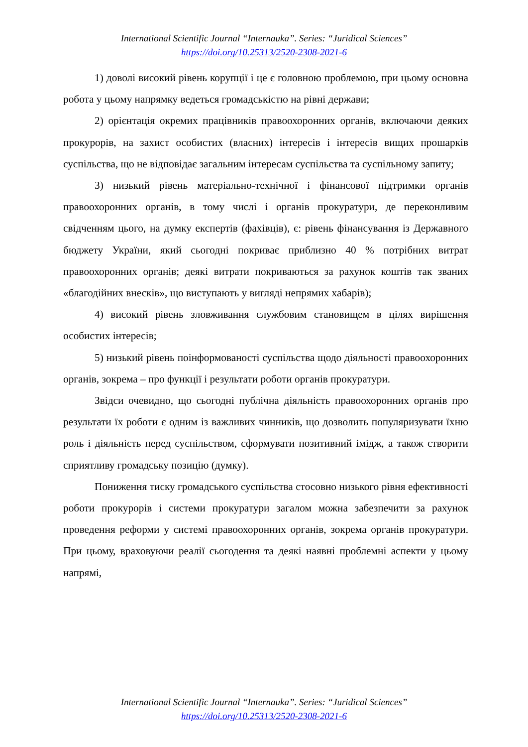International Scientific Journal “Internauka”. Series: “Juridical Sciences”
https://doi.org/10.25313/2520-2308-2021-6
1) доволі високий рівень корупції і це є головною проблемою, при цьому основна робота у цьому напрямку ведеться громадськістю на рівні держави;
2) орієнтація окремих працівників правоохоронних органів, включаючи деяких прокурорів, на захист особистих (власних) інтересів і інтересів вищих прошарків суспільства, що не відповідає загальним інтересам суспільства та суспільному запиту;
3) низький рівень матеріально-технічної і фінансової підтримки органів правоохоронних органів, в тому числі і органів прокуратури, де переконливим свідченням цього, на думку експертів (фахівців), є: рівень фінансування із Державного бюджету України, який сьогодні покриває приблизно 40 % потрібних витрат правоохоронних органів; деякі витрати покриваються за рахунок коштів так званих «благодійних внесків», що виступають у вигляді непрямих хабарів);
4) високий рівень зловживання службовим становищем в цілях вирішення особистих інтересів;
5) низький рівень поінформованості суспільства щодо діяльності правоохоронних органів, зокрема – про функції і результати роботи органів прокуратури.
Звідси очевидно, що сьогодні публічна діяльність правоохоронних органів про результати їх роботи є одним із важливих чинників, що дозволить популяризувати їхню роль і діяльність перед суспільством, сформувати позитивний імідж, а також створити сприятливу громадську позицію (думку).
Пониження тиску громадського суспільства стосовно низького рівня ефективності роботи прокурорів і системи прокуратури загалом можна забезпечити за рахунок проведення реформи у системі правоохоронних органів, зокрема органів прокуратури. При цьому, враховуючи реалії сьогодення та деякі наявні проблемні аспекти у цьому напрямі,
International Scientific Journal “Internauka”. Series: “Juridical Sciences”
https://doi.org/10.25313/2520-2308-2021-6